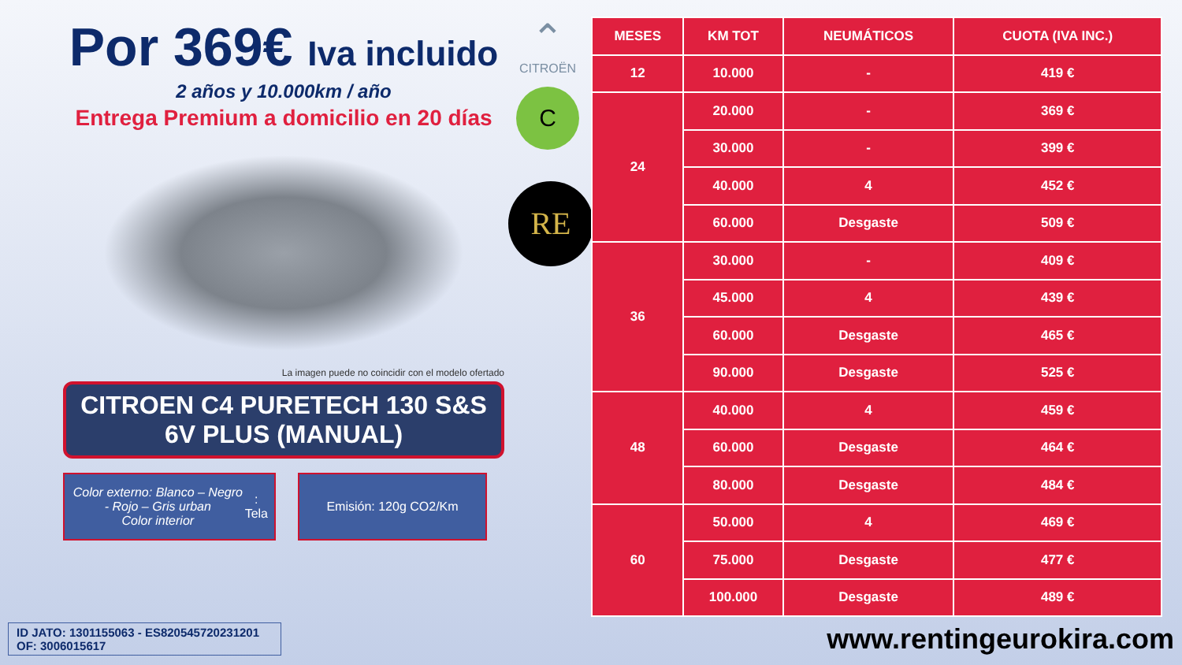Por 369€ Iva incluido
2 años y 10.000km / año
Entrega Premium a domicilio en 20 días
La imagen puede no coincidir con el modelo ofertado
CITROEN C4 PURETECH 130 S&S
6V PLUS (MANUAL)
Color externo: Blanco – Negro - Rojo – Gris urban
Color interior: Tela
Emisión: 120g CO2/Km
⌃
CITROËN
C
RE
| MESES | KM TOT | NEUMÁTICOS | CUOTA (IVA INC.) |
| --- | --- | --- | --- |
| 12 | 10.000 | - | 419 € |
| 24 | 20.000 | - | 369 € |
| | 30.000 | - | 399 € |
| | 40.000 | 4 | 452 € |
| | 60.000 | Desgaste | 509 € |
| 36 | 30.000 | - | 409 € |
| | 45.000 | 4 | 439 € |
| | 60.000 | Desgaste | 465 € |
| | 90.000 | Desgaste | 525 € |
| 48 | 40.000 | 4 | 459 € |
| | 60.000 | Desgaste | 464 € |
| | 80.000 | Desgaste | 484 € |
| 60 | 50.000 | 4 | 469 € |
| | 75.000 | Desgaste | 477 € |
| | 100.000 | Desgaste | 489 € |
ID JATO: 1301155063 - ES820545720231201
OF: 3006015617
www.rentingeurokira.com